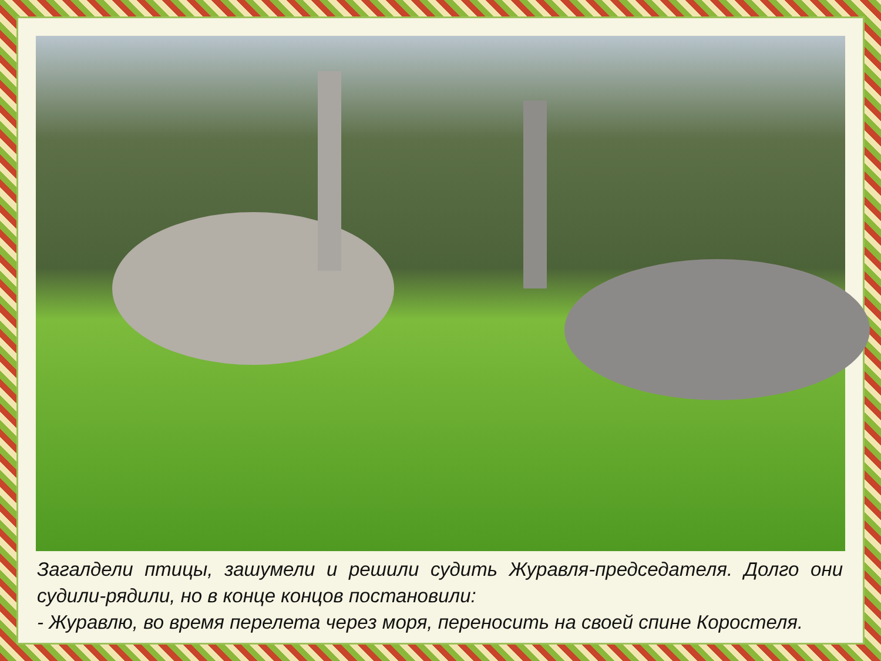Загалдели птицы, зашумели и решили судить Журавля-председателя. Долго они судили-рядили, но в конце концов постановили:
- Журавлю, во время перелета через моря, переносить на своей спине Коростеля.